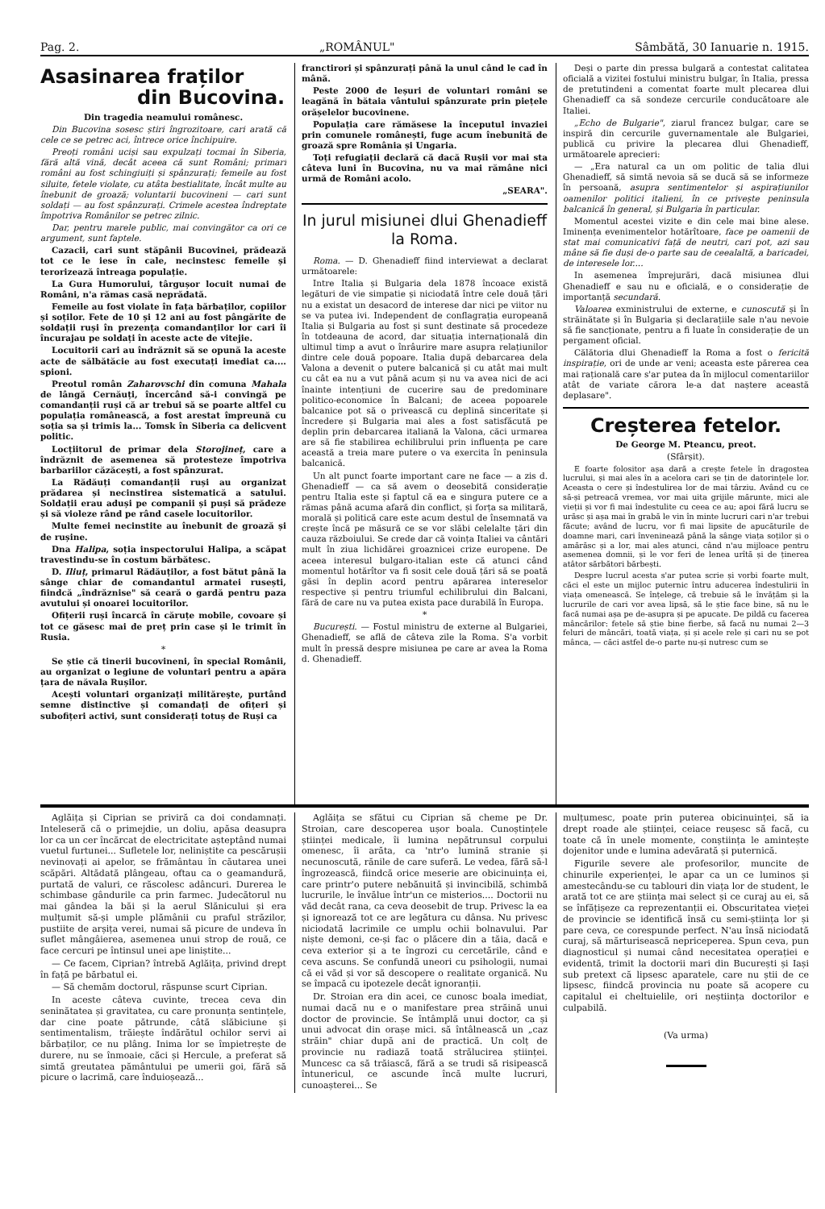Pag. 2. „ROMÂNUL" Sâmbătă, 30 Ianuarie n. 1915.
Asasinarea fraților
din Bucovina.
Din tragedia neamului românesc.
Din Bucovina sosesc știri îngrozitoare, cari arată că cele ce se petrec aci, întrece orice închipuire.
Preoți români uciși sau expulzați tocmai în Siberia, fără altă vină, decât aceea că sunt Români; primari români au fost schingiuiți și spânzurați; femeile au fost siluite, fetele violate, cu atâta bestialitate, încât multe au înebunit de groază; voluntarii bucovineni — cari sunt soldați — au fost spânzurați. Crimele acestea îndreptate împotriva Românilor se petrec zilnic.
Dar, pentru marele public, mai convingător ca ori ce argument, sunt faptele.
Cazacii, cari sunt stăpânii Bucovinei, prădează tot ce le iese în cale, necinstesc femeile și terorizează întreaga populație.
La Gura Humorului, târgușor locuit numai de Români, n'a rămas casă neprădată.
Femeile au fost violate în fața bărbaților, copiilor și soților. Fete de 10 și 12 ani au fost pângărite de soldații ruși în prezența comandanților lor cari îi încurajau pe soldați în aceste acte de vitejie.
Locuitorii cari au îndrăznit să se opună la aceste acte de sălbătăcie au fost executați imediat ca.... spioni.
Preotul român Zaharovschi din comuna Mahala de lângă Cernăuți, încercând să-i convingă pe comandanții ruși că ar trebui să se poarte altfel cu populația românească, a fost arestat împreună cu soția sa și trimis la... Tomsk în Siberia ca delicvent politic.
Locțiitorul de primar dela Storojineț, care a îndrăznit de asemenea să protesteze împotriva barbariilor căzăcești, a fost spânzurat.
La Rădăuți comandanții ruși au organizat prădarea și necinstirea sistematică a satului. Soldații erau aduși pe companii și puși să prădeze și să violeze rând pe rând casele locuitorilor.
Multe femei necinstite au înebunit de groază și de rușine.
Dna Halipa, soția inspectorului Halipa, a scăpat travestindu-se în costum bărbătesc.
D. Iliuț, primarul Rădăuților, a fost bătut până la sânge chiar de comandantul armatei rusești, fiindcă „îndrăznise" să ceară o gardă pentru paza avutului și onoarei locuitorilor.
Ofițerii ruși încarcă în căruțe mobile, covoare și tot ce găsesc mai de preț prin case și le trimit în Rusia.
*
Se știe că tinerii bucovineni, în special Românii, au organizat o legiune de voluntari pentru a apăra țara de năvala Rușilor.
Acești voluntari organizați milităreşte, purtând semne distinctive și comandați de ofițeri și subofițeri activi, sunt considerați totuș de Ruși ca
franctirori și spânzurați până la unul când le cad în mână.
Peste 2000 de leșuri de voluntari români se leagănă în bătaia vântului spânzurate prin piețele orășelelor bucovinene.
Populația care rămăsese la începutul invaziei prin comunele românești, fuge acum înebunită de groază spre România și Ungaria.
Toți refugiații declară că dacă Rușii vor mai sta câteva luni în Bucovina, nu va mai rămâne nici urmă de Români acolo.
„SEARA".
In jurul misiunei dlui Ghenadieff la Roma.
Roma. — D. Ghenadieff fiind interviewat a declarat următoarele:
Intre Italia și Bulgaria dela 1878 încoace există legături de vie simpatie și niciodată între cele două țări nu a existat un desacord de interese dar nici pe viitor nu se va putea ivi. Independent de conflagrația europeană Italia și Bulgaria au fost și sunt destinate să procedeze în totdeauna de acord, dar situația internațională din ultimul timp a avut o înrâurire mare asupra relațiunilor dintre cele două popoare. Italia după debarcarea dela Valona a devenit o putere balcanică și cu atât mai mult cu cât ea nu a vut până acum și nu va avea nici de aci înainte intențiuni de cucerire sau de predominare politico-economice în Balcani; de aceea popoarele balcanice pot să o privească cu deplină sinceritate și încredere și Bulgaria mai ales a fost satisfăcută pe deplin prin debarcarea italiană la Valona, căci urmarea are să fie stabilirea echilibrului prin influența pe care această a treia mare putere o va exercita în peninsula balcanică.
Un alt punct foarte important care ne face — a zis d. Ghenadieff — ca să avem o deosebită considerație pentru Italia este și faptul că ea e singura putere ce a rămas până acuma afară din conflict, și forța sa militară, morală și politică care este acum destul de însemnată va crește încă pe măsură ce se vor slăbi celelalte țări din cauza războiului. Se crede dar că voința Italiei va cântări mult în ziua lichidărei groaznicei crize europene. De aceea interesul bulgaro-italian este că atunci când momentul hotărîtor va fi sosit cele două țări să se poată găsi în deplin acord pentru apărarea intereselor respective și pentru triumful echilibrului din Balcani, fără de care nu va putea exista pace durabilă în Europa.
*
București. — Fostul ministru de externe al Bulgariei, Ghenadieff, se află de câteva zile la Roma. S'a vorbit mult în pressă despre misiunea pe care ar avea la Roma d. Ghenadieff.
Deși o parte din pressa bulgară a contestat calitatea oficială a vizitei fostului ministru bulgar, în Italia, pressa de pretutindeni a comentat foarte mult plecarea dlui Ghenadieff ca să sondeze cercurile conducătoare ale Italiei.
„Echo de Bulgarie", ziarul francez bulgar, care se inspiră din cercurile guvernamentale ale Bulgariei, publică cu privire la plecarea dlui Ghenadieff, următoarele aprecieri:
— „Era natural ca un om politic de talia dlui Ghenadieff, să simtă nevoia să se ducă să se informeze în persoană, asupra sentimentelor și aspirațiunilor oamenilor politici italieni, în ce privește peninsula balcanică în general, și Bulgaria în particular.
Momentul acestei vizite e din cele mai bine alese. Iminența evenimentelor hotărîtoare, face pe oamenii de stat mai comunicativi față de neutri, cari pot, azi sau mâne să fie duși de-o parte sau de ceealaltă, a baricadei, de interesele lor....
In asemenea împrejurări, dacă misiunea dlui Ghenadieff e sau nu e oficială, e o considerație de importanță secundară.
Valoarea exministrului de externe, e cunoscută și în străinătate și în Bulgaria și declarațiile sale n'au nevoie să fie sancționate, pentru a fi luate în considerație de un pergament oficial.
Călătoria dlui Ghenadieff la Roma a fost o fericită inspirație, ori de unde ar veni; aceasta este părerea cea mai rațională care s'ar putea da în mijlocul comentariilor atât de variate cărora le-a dat naștere această deplasare".
Creșterea fetelor.
De George M. Pteancu, preot.
(Sfârșit).
E foarte folositor așa dară a crește fetele în dragostea lucrului, și mai ales în a acelora cari se țin de datorințele lor. Aceasta o cere și îndestulirea lor de mai târziu. Având cu ce să-și petreacă vremea, vor mai uita grijile mărunte, mici ale vieții și vor fi mai îndestulite cu ceea ce au; apoi fără lucru se urăsc și așa mai în grabă le vin în minte lucruri cari n'ar trebui făcute; având de lucru, vor fi mai lipsite de apucăturile de doamne mari, cari înveninează până la sânge viața soților și o amărăsc și a lor, mai ales atunci, când n'au mijloace pentru asemenea domnii, și le vor feri de lenea urîtă și de ținerea atâtor sărbători bărbești.
Despre lucrul acesta s'ar putea scrie și vorbi foarte mult, căci el este un mijloc puternic întru aducerea îndestulirii în viața omenească. Se înțelege, că trebuie să le învățăm și la lucrurile de cari vor avea lipsă, să le știe face bine, să nu le facă numai așa pe de-asupra și pe apucate. De pildă cu facerea mâncărilor: fetele să știe bine fierbe, să facă nu numai 2—3 feluri de mâncări, toată viața, și și acele rele și cari nu se pot mânca, — căci astfel de-o parte nu-și nutresc cum se
Aglăița și Ciprian se priviră ca doi condamnați. Inteleseră că o primejdie, un doliu, apăsa deasupra lor ca un cer încărcat de electricitate așteptând numai vuetul furtunei... Sufletele lor, neliniștite ca pescărușii nevinovați ai apelor, se frământau în căutarea unei scăpări. Altădată plângeau, oftau ca o geamandură, purtată de valuri, ce răscolesc adâncuri. Durerea le schimbase gândurile ca prin farmec. Judecătorul nu mai gândea la băi și la aerul Slănicului și era mulțumit să-și umple plămânii cu praful străzilor, pustiite de arșița verei, numai să picure de undeva în suflet mângâierea, asemenea unui strop de rouă, ce face cercuri pe întinsul unei ape liniștite...
— Ce facem, Ciprian? întrebă Aglăița, privind drept în față pe bărbatul ei.
— Să chemăm doctorul, răspunse scurt Ciprian.
In aceste câteva cuvinte, trecea ceva din seninătatea și gravitatea, cu care pronunța sentințele, dar cine poate pătrunde, câtă slăbiciune și sentimentalism, trăiește îndărătul ochilor servi ai bărbaților, ce nu plâng. Inima lor se împietrește de durere, nu se înmoaie, căci și Hercule, a preferat să simtă greutatea pământului pe umerii goi, fără să picure o lacrimă, care înduioșează...
Aglăița se sfătui cu Ciprian să cheme pe Dr. Stroian, care descoperea ușor boala. Cunoștințele științei medicale, îi lumina nepătrunsul corpului omenesc, îi arăta, ca 'ntr'o lumină stranie și necunoscută, rănile de care suferă. Le vedea, fără să-l îngrozească, fiindcă orice meserie are obicinuința ei, care printr'o putere nebănuită și invincibilă, schimbă lucrurile, le învălue într'un ce misterios.... Doctorii nu văd decât rana, ca ceva deosebit de trup. Privesc la ea și ignorează tot ce are legătura cu dânsa. Nu privesc niciodată lacrimile ce umplu ochii bolnavului. Par niște demoni, ce-și fac o plăcere din a tăia, dacă e ceva exterior și a te îngrozi cu cercetările, când e ceva ascuns. Se confundă uneori cu psihologii, numai că ei văd și vor să descopere o realitate organică. Nu se împacă cu ipotezele decât ignoranții.
Dr. Stroian era din acei, ce cunosc boala imediat, numai dacă nu e o manifestare prea străină unui doctor de provincie. Se întâmplă unui doctor, ca și unui advocat din orașe mici. să întâlnească un „caz străin" chiar după ani de practică. Un colț de provincie nu radiază toată strălucirea științei. Muncesc ca să trăiască, fără a se trudi să risipească întunericul, ce ascunde încă multe lucruri, cunoașterei... Se
mulțumesc, poate prin puterea obicinuinței, să ia drept roade ale științei, ceiace reușesc să facă, cu toate că în unele momente, conștiința le amintește dojenitor unde e lumina adevărată și puternică.
Figurile severe ale profesorilor, muncite de chinurile experienței, le apar ca un ce luminos și amestecându-se cu tablouri din viața lor de student, le arată tot ce are știința mai select și ce curaj au ei, să se înfățișeze ca reprezentanții ei. Obscuritatea vieței de provincie se identifică însă cu semi-știința lor și pare ceva, ce corespunde perfect. N'au însă niciodată curaj, să mărturisească nepriceperea. Spun ceva, pun diagnosticul și numai când necesitatea operației e evidentă, trimit la doctorii mari din București și Iași sub pretext că lipsesc aparatele, care nu știi de ce lipsesc, fiindcă provincia nu poate să acopere cu capitalul ei cheltuielile, ori neștiința doctorilor e culpabilă.
(Va urma)